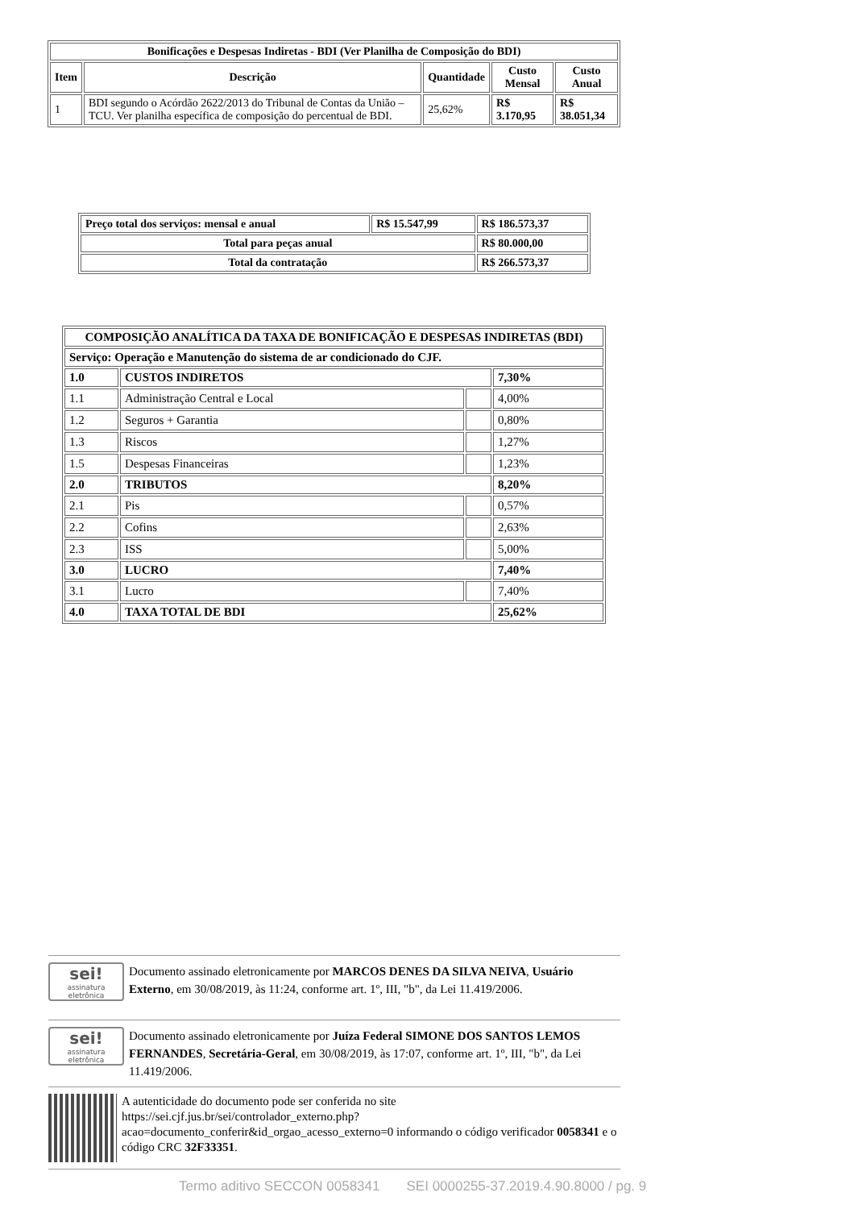| Bonificações e Despesas Indiretas - BDI (Ver Planilha de Composição do BDI) | | | | |
| --- | --- | --- | --- | --- |
| Item | Descrição | Quantidade | Custo Mensal | Custo Anual |
| 1 | BDI segundo o Acórdão 2622/2013 do Tribunal de Contas da União – TCU. Ver planilha específica de composição do percentual de BDI. | 25,62% | R$ 3.170,95 | R$ 38.051,34 |
| Preço total dos serviços: mensal e anual | R$ 15.547,99 | R$ 186.573,37 |
| Total para peças anual | | R$ 80.000,00 |
| Total da contratação | | R$ 266.573,37 |
| COMPOSIÇÃO ANALÍTICA DA TAXA DE BONIFICAÇÃO E DESPESAS INDIRETAS (BDI) | | | |
| --- | --- | --- | --- |
| Serviço: Operação e Manutenção do sistema de ar condicionado do CJF. | | | |
| 1.0 | CUSTOS INDIRETOS | | 7,30% |
| 1.1 | Administração Central e Local | | 4,00% |
| 1.2 | Seguros + Garantia | | 0,80% |
| 1.3 | Riscos | | 1,27% |
| 1.5 | Despesas Financeiras | | 1,23% |
| 2.0 | TRIBUTOS | | 8,20% |
| 2.1 | Pis | | 0,57% |
| 2.2 | Cofins | | 2,63% |
| 2.3 | ISS | | 5,00% |
| 3.0 | LUCRO | | 7,40% |
| 3.1 | Lucro | | 7,40% |
| 4.0 | TAXA TOTAL DE BDI | | 25,62% |
sei!
assinatura eletrônica
Documento assinado eletronicamente por MARCOS DENES DA SILVA NEIVA, Usuário Externo, em 30/08/2019, às 11:24, conforme art. 1º, III, "b", da Lei 11.419/2006.
sei!
assinatura eletrônica
Documento assinado eletronicamente por Juíza Federal SIMONE DOS SANTOS LEMOS FERNANDES, Secretária-Geral, em 30/08/2019, às 17:07, conforme art. 1º, III, "b", da Lei 11.419/2006.
A autenticidade do documento pode ser conferida no site https://sei.cjf.jus.br/sei/controlador_externo.php?acao=documento_conferir&id_orgao_acesso_externo=0 informando o código verificador 0058341 e o código CRC 32F33351.
Termo aditivo SECCON 0058341 SEI 0000255-37.2019.4.90.8000 / pg. 9